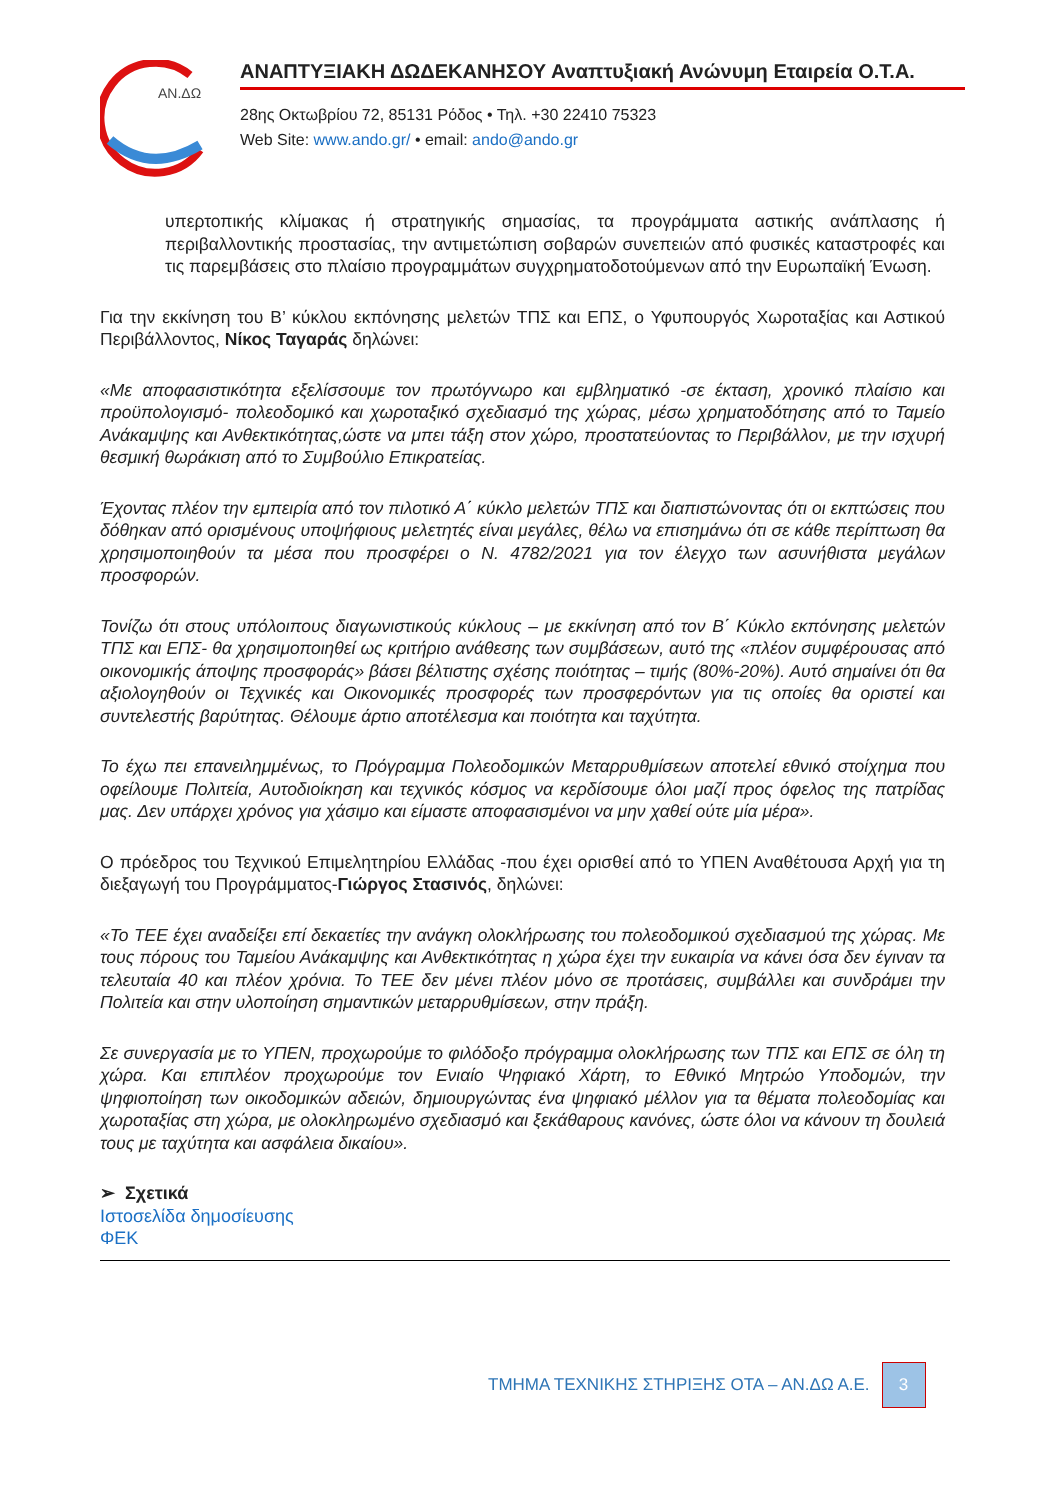AN.ΔΩ
ΑΝΑΠΤΥΞΙΑΚΗ ΔΩΔΕΚΑΝΗΣΟΥ Αναπτυξιακή Ανώνυμη Εταιρεία Ο.Τ.Α.
28ης Οκτωβρίου 72, 85131 Ρόδος • Τηλ. +30 22410 75323
Web Site: www.ando.gr/ • email: ando@ando.gr
υπερτοπικής κλίμακας ή στρατηγικής σημασίας, τα προγράμματα αστικής ανάπλασης ή περιβαλλοντικής προστασίας, την αντιμετώπιση σοβαρών συνεπειών από φυσικές καταστροφές και τις παρεμβάσεις στο πλαίσιο προγραμμάτων συγχρηματοδοτούμενων από την Ευρωπαϊκή Ένωση.
Για την εκκίνηση του Β’ κύκλου εκπόνησης μελετών ΤΠΣ και ΕΠΣ, ο Υφυπουργός Χωροταξίας και Αστικού Περιβάλλοντος, Νίκος Ταγαράς δηλώνει:
«Με αποφασιστικότητα εξελίσσουμε τον πρωτόγνωρο και εμβληματικό -σε έκταση, χρονικό πλαίσιο και προϋπολογισμό- πολεοδομικό και χωροταξικό σχεδιασμό της χώρας, μέσω χρηματοδότησης από το Ταμείο Ανάκαμψης και Ανθεκτικότητας,ώστε να μπει τάξη στον χώρο, προστατεύοντας το Περιβάλλον, με την ισχυρή θεσμική θωράκιση από το Συμβούλιο Επικρατείας.
Έχοντας πλέον την εμπειρία από τον πιλοτικό Α΄ κύκλο μελετών ΤΠΣ και διαπιστώνοντας ότι οι εκπτώσεις που δόθηκαν από ορισμένους υποψήφιους μελετητές είναι μεγάλες, θέλω να επισημάνω ότι σε κάθε περίπτωση θα χρησιμοποιηθούν τα μέσα που προσφέρει ο Ν. 4782/2021 για τον έλεγχο των ασυνήθιστα μεγάλων προσφορών.
Τονίζω ότι στους υπόλοιπους διαγωνιστικούς κύκλους – με εκκίνηση από τον Β΄ Κύκλο εκπόνησης μελετών ΤΠΣ και ΕΠΣ- θα χρησιμοποιηθεί ως κριτήριο ανάθεσης των συμβάσεων, αυτό της «πλέον συμφέρουσας από οικονομικής άποψης προσφοράς» βάσει βέλτιστης σχέσης ποιότητας – τιμής (80%-20%). Αυτό σημαίνει ότι θα αξιολογηθούν οι Τεχνικές και Οικονομικές προσφορές των προσφερόντων για τις οποίες θα οριστεί και συντελεστής βαρύτητας. Θέλουμε άρτιο αποτέλεσμα και ποιότητα και ταχύτητα.
Το έχω πει επανειλημμένως, το Πρόγραμμα Πολεοδομικών Μεταρρυθμίσεων αποτελεί εθνικό στοίχημα που οφείλουμε Πολιτεία, Αυτοδιοίκηση και τεχνικός κόσμος να κερδίσουμε όλοι μαζί προς όφελος της πατρίδας μας. Δεν υπάρχει χρόνος για χάσιμο και είμαστε αποφασισμένοι να μην χαθεί ούτε μία μέρα».
Ο πρόεδρος του Τεχνικού Επιμελητηρίου Ελλάδας -που έχει ορισθεί από το ΥΠΕΝ Αναθέτουσα Αρχή για τη διεξαγωγή του Προγράμματος-Γιώργος Στασινός, δηλώνει:
«Το ΤΕΕ έχει αναδείξει επί δεκαετίες την ανάγκη ολοκλήρωσης του πολεοδομικού σχεδιασμού της χώρας. Με τους πόρους του Ταμείου Ανάκαμψης και Ανθεκτικότητας η χώρα έχει την ευκαιρία να κάνει όσα δεν έγιναν τα τελευταία 40 και πλέον χρόνια. Το ΤΕΕ δεν μένει πλέον μόνο σε προτάσεις, συμβάλλει και συνδράμει την Πολιτεία και στην υλοποίηση σημαντικών μεταρρυθμίσεων, στην πράξη.
Σε συνεργασία με το ΥΠΕΝ, προχωρούμε το φιλόδοξο πρόγραμμα ολοκλήρωσης των ΤΠΣ και ΕΠΣ σε όλη τη χώρα. Και επιπλέον προχωρούμε τον Ενιαίο Ψηφιακό Χάρτη, το Εθνικό Μητρώο Υποδομών, την ψηφιοποίηση των οικοδομικών αδειών, δημιουργώντας ένα ψηφιακό μέλλον για τα θέματα πολεοδομίας και χωροταξίας στη χώρα, με ολοκληρωμένο σχεδιασμό και ξεκάθαρους κανόνες, ώστε όλοι να κάνουν τη δουλειά τους με ταχύτητα και ασφάλεια δικαίου».
➢ Σχετικά
Ιστοσελίδα δημοσίευσης
ΦΕΚ
ΤΜΗΜΑ ΤΕΧΝΙΚΗΣ ΣΤΗΡΙΞΗΣ ΟΤΑ – ΑΝ.ΔΩ Α.Ε.
3